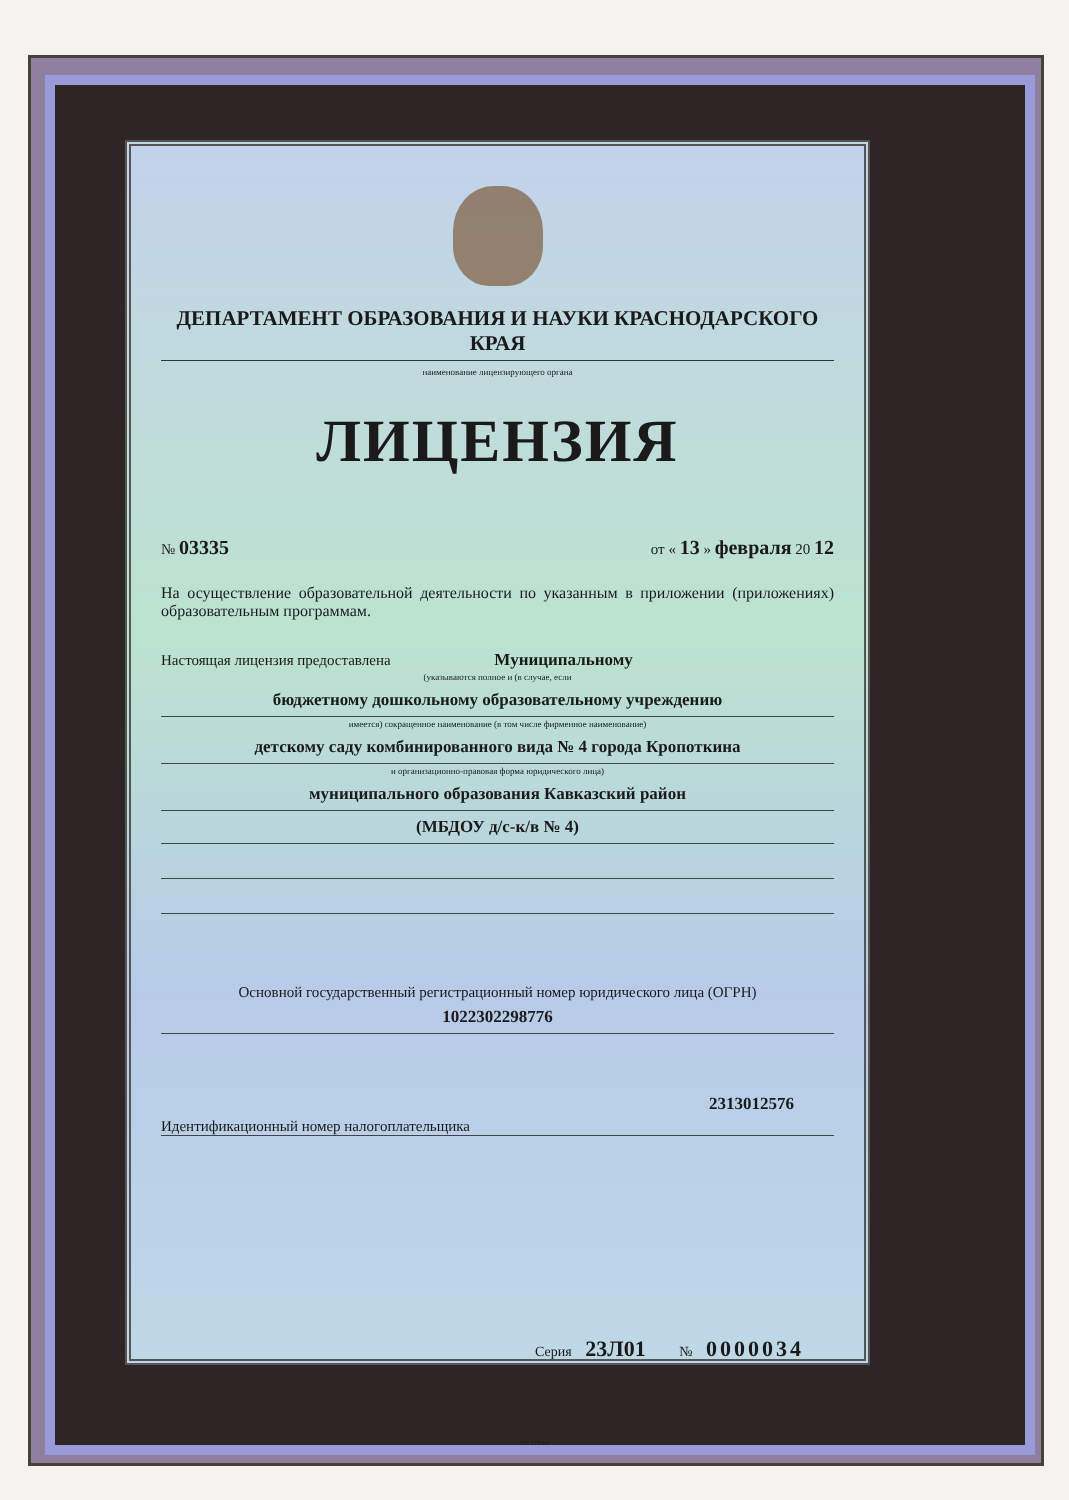ДЕПАРТАМЕНТ ОБРАЗОВАНИЯ И НАУКИ КРАСНОДАРСКОГО КРАЯ
наименование лицензирующего органа
ЛИЦЕНЗИЯ
№ 03335 от « 13 » февраля 20 12
На осуществление образовательной деятельности по указанным в приложении (приложениях) образовательным программам.
Настоящая лицензия предоставлена Муниципальному
(указываются полное и (в случае, если
бюджетному дошкольному образовательному учреждению
имеется) сокращенное наименование (в том числе фирменное наименование)
детскому саду комбинированного вида № 4 города Кропоткина
и организационно-правовая форма юридического лица)
муниципального образования Кавказский район
(МБДОУ д/с-к/в № 4)
Основной государственный регистрационный номер юридического лица (ОГРН)
1022302298776
2313012576
Идентификационный номер налогоплательщика
Серия 23Л01 № 0000034
©Н-ТГРАФ